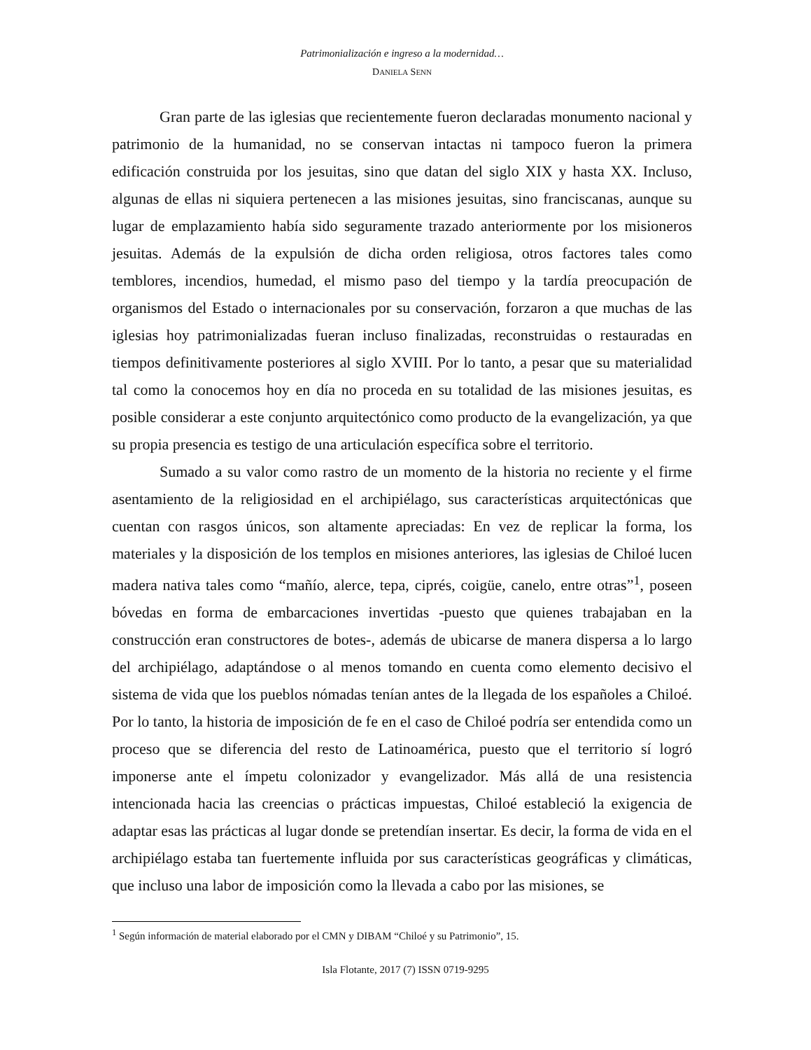Patrimonialización e ingreso a la modernidad…
DANIELA SENN
Gran parte de las iglesias que recientemente fueron declaradas monumento nacional y patrimonio de la humanidad, no se conservan intactas ni tampoco fueron la primera edificación construida por los jesuitas, sino que datan del siglo XIX y hasta XX. Incluso, algunas de ellas ni siquiera pertenecen a las misiones jesuitas, sino franciscanas, aunque su lugar de emplazamiento había sido seguramente trazado anteriormente por los misioneros jesuitas. Además de la expulsión de dicha orden religiosa, otros factores tales como temblores, incendios, humedad, el mismo paso del tiempo y la tardía preocupación de organismos del Estado o internacionales por su conservación, forzaron a que muchas de las iglesias hoy patrimonializadas fueran incluso finalizadas, reconstruidas o restauradas en tiempos definitivamente posteriores al siglo XVIII. Por lo tanto, a pesar que su materialidad tal como la conocemos hoy en día no proceda en su totalidad de las misiones jesuitas, es posible considerar a este conjunto arquitectónico como producto de la evangelización, ya que su propia presencia es testigo de una articulación específica sobre el territorio.
Sumado a su valor como rastro de un momento de la historia no reciente y el firme asentamiento de la religiosidad en el archipiélago, sus características arquitectónicas que cuentan con rasgos únicos, son altamente apreciadas: En vez de replicar la forma, los materiales y la disposición de los templos en misiones anteriores, las iglesias de Chiloé lucen madera nativa tales como “mañío, alerce, tepa, ciprés, coigüe, canelo, entre otras”<sup>1</sup>, poseen bóvedas en forma de embarcaciones invertidas -puesto que quienes trabajaban en la construcción eran constructores de botes-, además de ubicarse de manera dispersa a lo largo del archipiélago, adaptándose o al menos tomando en cuenta como elemento decisivo el sistema de vida que los pueblos nómadas tenían antes de la llegada de los españoles a Chiloé. Por lo tanto, la historia de imposición de fe en el caso de Chiloé podría ser entendida como un proceso que se diferencia del resto de Latinoamérica, puesto que el territorio sí logró imponerse ante el ímpetu colonizador y evangelizador. Más allá de una resistencia intencionada hacia las creencias o prácticas impuestas, Chiloé estableció la exigencia de adaptar esas las prácticas al lugar donde se pretendían insertar. Es decir, la forma de vida en el archipiélago estaba tan fuertemente influida por sus características geográficas y climáticas, que incluso una labor de imposición como la llevada a cabo por las misiones, se
<sup>1</sup> Según información de material elaborado por el CMN y DIBAM “Chiloé y su Patrimonio”, 15.
Isla Flotante, 2017 (7) ISSN 0719-9295